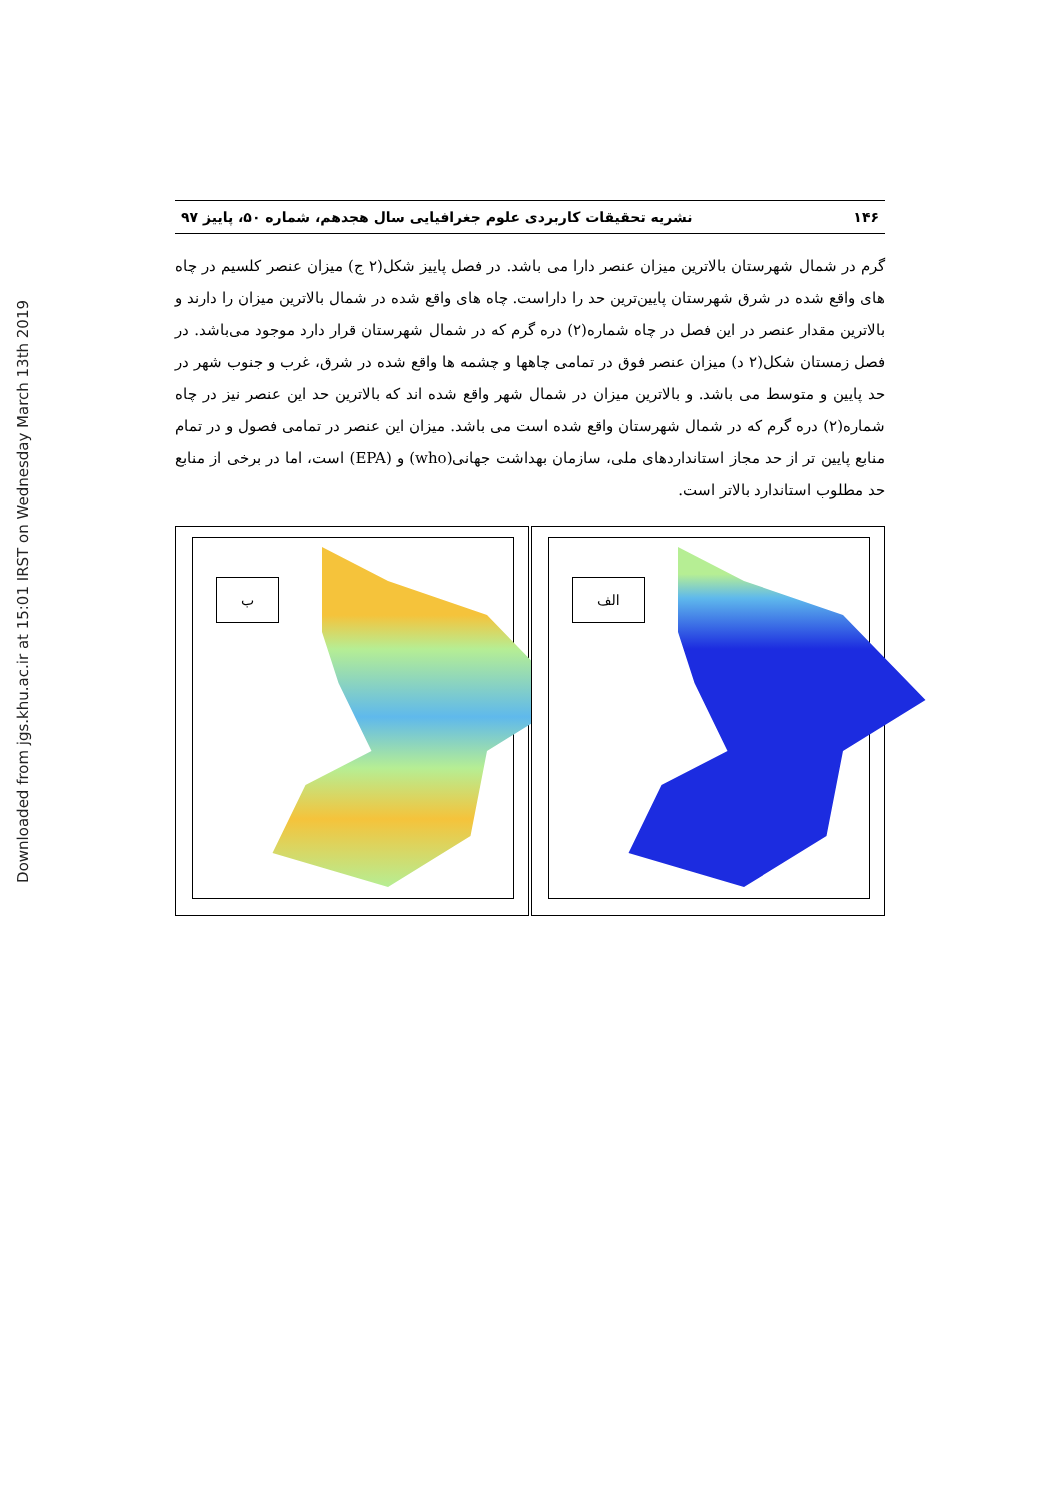Downloaded from jgs.khu.ac.ir at 15:01 IRST on Wednesday March 13th 2019
۱۴۶ نشریه تحقیقات کاربردی علوم جغرافیایی سال هجدهم، شماره ۵۰، پاییز ۹۷
گرم در شمال شهرستان بالاترین میزان عنصر دارا می باشد. در فصل پاییز شکل(۲ ج) میزان عنصر کلسیم در چاه های واقع شده در شرق شهرستان پایین‌ترین حد را داراست. چاه های واقع شده در شمال بالاترین میزان را دارند و بالاترین مقدار عنصر در این فصل در چاه شماره(۲) دره گرم که در شمال شهرستان قرار دارد موجود می‌باشد. در فصل زمستان شکل(۲ د) میزان عنصر فوق در تمامی چاهها و چشمه ها واقع شده در شرق، غرب و جنوب شهر در حد پایین و متوسط می باشد. و بالاترین میزان در شمال شهر واقع شده اند که بالاترین حد این عنصر نیز در چاه شماره(۲) دره گرم که در شمال شهرستان واقع شده است می باشد. میزان این عنصر در تمامی فصول و در تمام منابع پایین تر از حد مجاز استانداردهای ملی، سازمان بهداشت جهانی(who) و (EPA) است، اما در برخی از منابع حد مطلوب استاندارد بالاتر است.
ب
الف